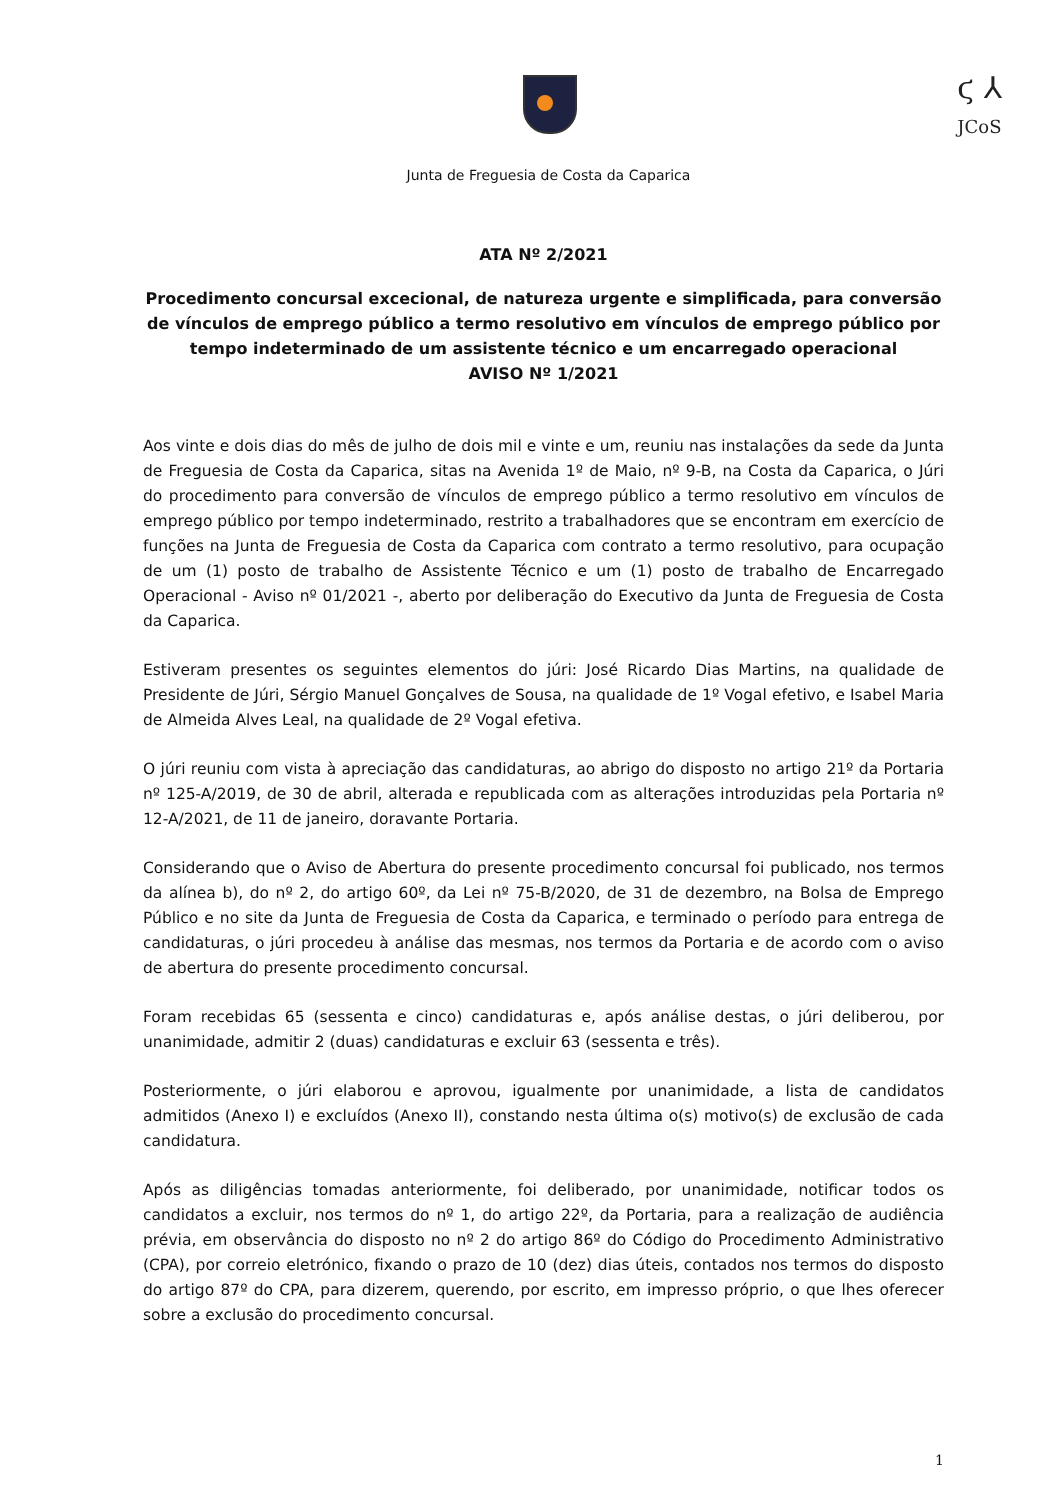ϛ ⅄
JCoS
Junta de Freguesia de Costa da Caparica
ATA Nº 2/2021
Procedimento concursal excecional, de natureza urgente e simplificada, para conversão de vínculos de emprego público a termo resolutivo em vínculos de emprego público por tempo indeterminado de um assistente técnico e um encarregado operacional
AVISO Nº 1/2021
Aos vinte e dois dias do mês de julho de dois mil e vinte e um, reuniu nas instalações da sede da Junta de Freguesia de Costa da Caparica, sitas na Avenida 1º de Maio, nº 9-B, na Costa da Caparica, o Júri do procedimento para conversão de vínculos de emprego público a termo resolutivo em vínculos de emprego público por tempo indeterminado, restrito a trabalhadores que se encontram em exercício de funções na Junta de Freguesia de Costa da Caparica com contrato a termo resolutivo, para ocupação de um (1) posto de trabalho de Assistente Técnico e um (1) posto de trabalho de Encarregado Operacional - Aviso nº 01/2021 -, aberto por deliberação do Executivo da Junta de Freguesia de Costa da Caparica.
Estiveram presentes os seguintes elementos do júri: José Ricardo Dias Martins, na qualidade de Presidente de Júri, Sérgio Manuel Gonçalves de Sousa, na qualidade de 1º Vogal efetivo, e Isabel Maria de Almeida Alves Leal, na qualidade de 2º Vogal efetiva.
O júri reuniu com vista à apreciação das candidaturas, ao abrigo do disposto no artigo 21º da Portaria nº 125-A/2019, de 30 de abril, alterada e republicada com as alterações introduzidas pela Portaria nº 12-A/2021, de 11 de janeiro, doravante Portaria.
Considerando que o Aviso de Abertura do presente procedimento concursal foi publicado, nos termos da alínea b), do nº 2, do artigo 60º, da Lei nº 75-B/2020, de 31 de dezembro, na Bolsa de Emprego Público e no site da Junta de Freguesia de Costa da Caparica, e terminado o período para entrega de candidaturas, o júri procedeu à análise das mesmas, nos termos da Portaria e de acordo com o aviso de abertura do presente procedimento concursal.
Foram recebidas 65 (sessenta e cinco) candidaturas e, após análise destas, o júri deliberou, por unanimidade, admitir 2 (duas) candidaturas e excluir 63 (sessenta e três).
Posteriormente, o júri elaborou e aprovou, igualmente por unanimidade, a lista de candidatos admitidos (Anexo I) e excluídos (Anexo II), constando nesta última o(s) motivo(s) de exclusão de cada candidatura.
Após as diligências tomadas anteriormente, foi deliberado, por unanimidade, notificar todos os candidatos a excluir, nos termos do nº 1, do artigo 22º, da Portaria, para a realização de audiência prévia, em observância do disposto no nº 2 do artigo 86º do Código do Procedimento Administrativo (CPA), por correio eletrónico, fixando o prazo de 10 (dez) dias úteis, contados nos termos do disposto do artigo 87º do CPA, para dizerem, querendo, por escrito, em impresso próprio, o que lhes oferecer sobre a exclusão do procedimento concursal.
1